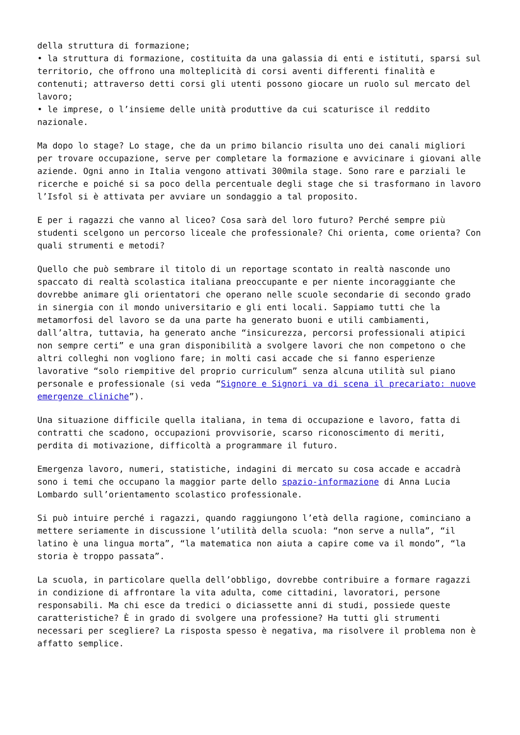della struttura di formazione;
• la struttura di formazione, costituita da una galassia di enti e istituti, sparsi sul territorio, che offrono una molteplicità di corsi aventi differenti finalità e contenuti; attraverso detti corsi gli utenti possono giocare un ruolo sul mercato del lavoro;
• le imprese, o l’insieme delle unità produttive da cui scaturisce il reddito nazionale.
Ma dopo lo stage? Lo stage, che da un primo bilancio risulta uno dei canali migliori per trovare occupazione, serve per completare la formazione e avvicinare i giovani alle aziende. Ogni anno in Italia vengono attivati 300mila stage. Sono rare e parziali le ricerche e poiché si sa poco della percentuale degli stage che si trasformano in lavoro l’Isfol si è attivata per avviare un sondaggio a tal proposito.
E per i ragazzi che vanno al liceo? Cosa sarà del loro futuro? Perché sempre più studenti scelgono un percorso liceale che professionale? Chi orienta, come orienta? Con quali strumenti e metodi?
Quello che può sembrare il titolo di un reportage scontato in realtà nasconde uno spaccato di realtà scolastica italiana preoccupante e per niente incoraggiante che dovrebbe animare gli orientatori che operano nelle scuole secondarie di secondo grado in sinergia con il mondo universitario e gli enti locali. Sappiamo tutti che la metamorfosi del lavoro se da una parte ha generato buoni e utili cambiamenti, dall’altra, tuttavia, ha generato anche “insicurezza, percorsi professionali atipici non sempre certi” e una gran disponibilità a svolgere lavori che non competono o che altri colleghi non vogliono fare; in molti casi accade che si fanno esperienze lavorative “solo riempitive del proprio curriculum” senza alcuna utilità sul piano personale e professionale (si veda “Signore e Signori va di scena il precariato: nuove emergenze cliniche”).
Una situazione difficile quella italiana, in tema di occupazione e lavoro, fatta di contratti che scadono, occupazioni provvisorie, scarso riconoscimento di meriti, perdita di motivazione, difficoltà a programmare il futuro.
Emergenza lavoro, numeri, statistiche, indagini di mercato su cosa accade e accadrà sono i temi che occupano la maggior parte dello spazio-informazione di Anna Lucia Lombardo sull’orientamento scolastico professionale.
Si può intuire perché i ragazzi, quando raggiungono l’età della ragione, cominciano a mettere seriamente in discussione l’utilità della scuola: “non serve a nulla”, “il latino è una lingua morta”, “la matematica non aiuta a capire come va il mondo”, “la storia è troppo passata”.
La scuola, in particolare quella dell’obbligo, dovrebbe contribuire a formare ragazzi in condizione di affrontare la vita adulta, come cittadini, lavoratori, persone responsabili. Ma chi esce da tredici o diciassette anni di studi, possiede queste caratteristiche? È in grado di svolgere una professione? Ha tutti gli strumenti necessari per scegliere? La risposta spesso è negativa, ma risolvere il problema non è affatto semplice.